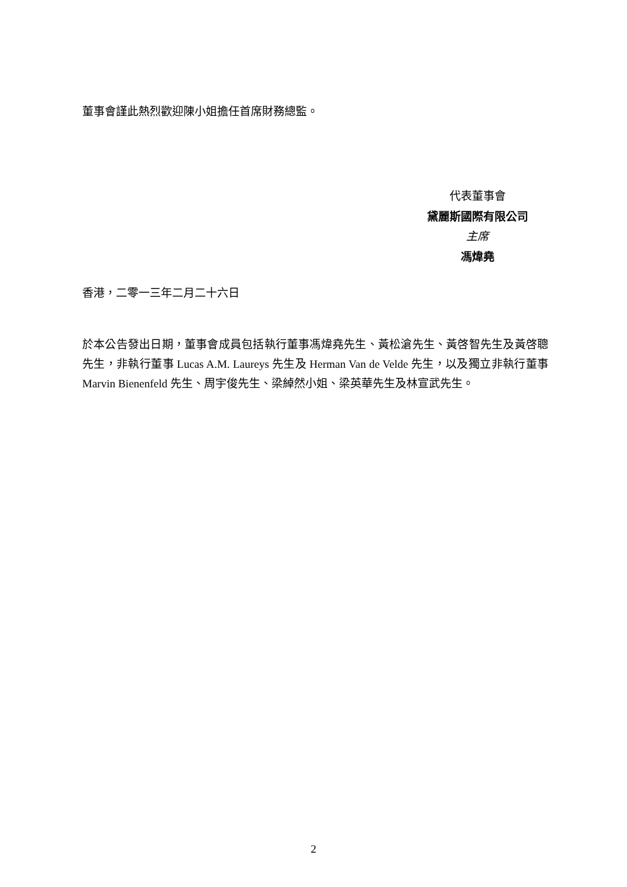董事會謹此熱烈歡迎陳小姐擔任首席財務總監。
代表董事會
黛麗斯國際有限公司
主席
馮煒堯
香港，二零一三年二月二十六日
於本公告發出日期，董事會成員包括執行董事馮煒堯先生、黃松滄先生、黃啓智先生及黃啓聰先生，非執行董事 Lucas A.M. Laureys 先生及 Herman Van de Velde 先生，以及獨立非執行董事 Marvin Bienenfeld 先生、周宇俊先生、梁綽然小姐、梁英華先生及林宣武先生。
2